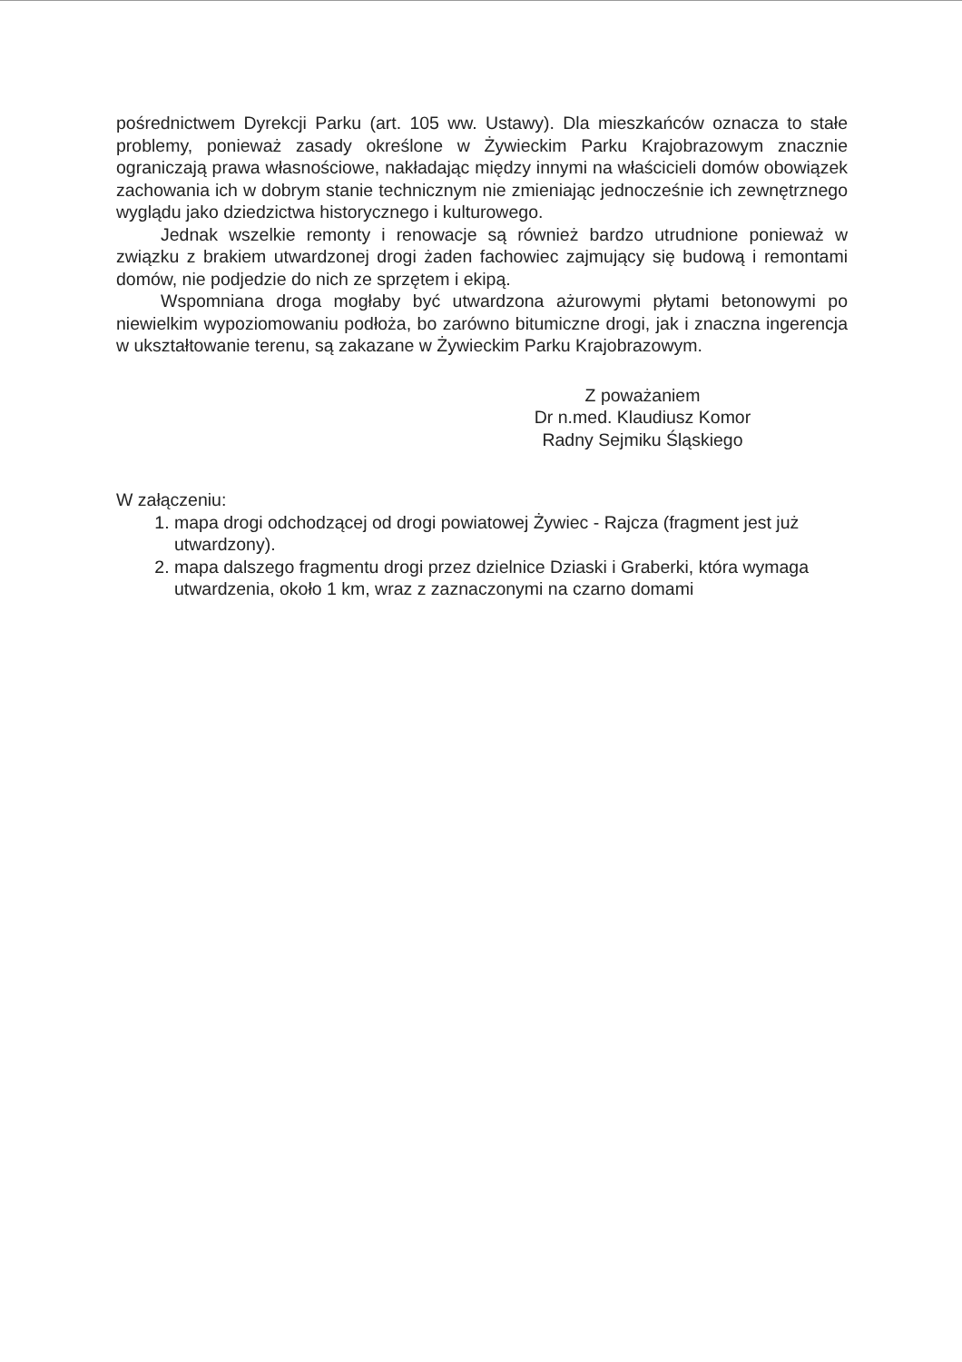pośrednictwem Dyrekcji Parku (art. 105 ww. Ustawy). Dla mieszkańców oznacza to stałe problemy, ponieważ zasady określone w Żywieckim Parku Krajobrazowym znacznie ograniczają prawa własnościowe, nakładając między innymi na właścicieli domów obowiązek zachowania ich w dobrym stanie technicznym nie zmieniając jednocześnie ich zewnętrznego wyglądu jako dziedzictwa historycznego i kulturowego.
Jednak wszelkie remonty i renowacje są również bardzo utrudnione ponieważ w związku z brakiem utwardzonej drogi żaden fachowiec zajmujący się budową i remontami domów, nie podjedzie do nich ze sprzętem i ekipą.
Wspomniana droga mogłaby być utwardzona ażurowymi płytami betonowymi po niewielkim wypoziomowaniu podłoża, bo zarówno bitumiczne drogi, jak i znaczna ingerencja w ukształtowanie terenu, są zakazane w Żywieckim Parku Krajobrazowym.
Z poważaniem
Dr n.med. Klaudiusz Komor
Radny Sejmiku Śląskiego
W załączeniu:
1. mapa drogi odchodzącej od drogi powiatowej Żywiec - Rajcza (fragment jest już utwardzony).
2. mapa dalszego fragmentu drogi przez dzielnice Dziaski i Graberki, która wymaga utwardzenia, około 1 km, wraz z zaznaczonymi na czarno domami